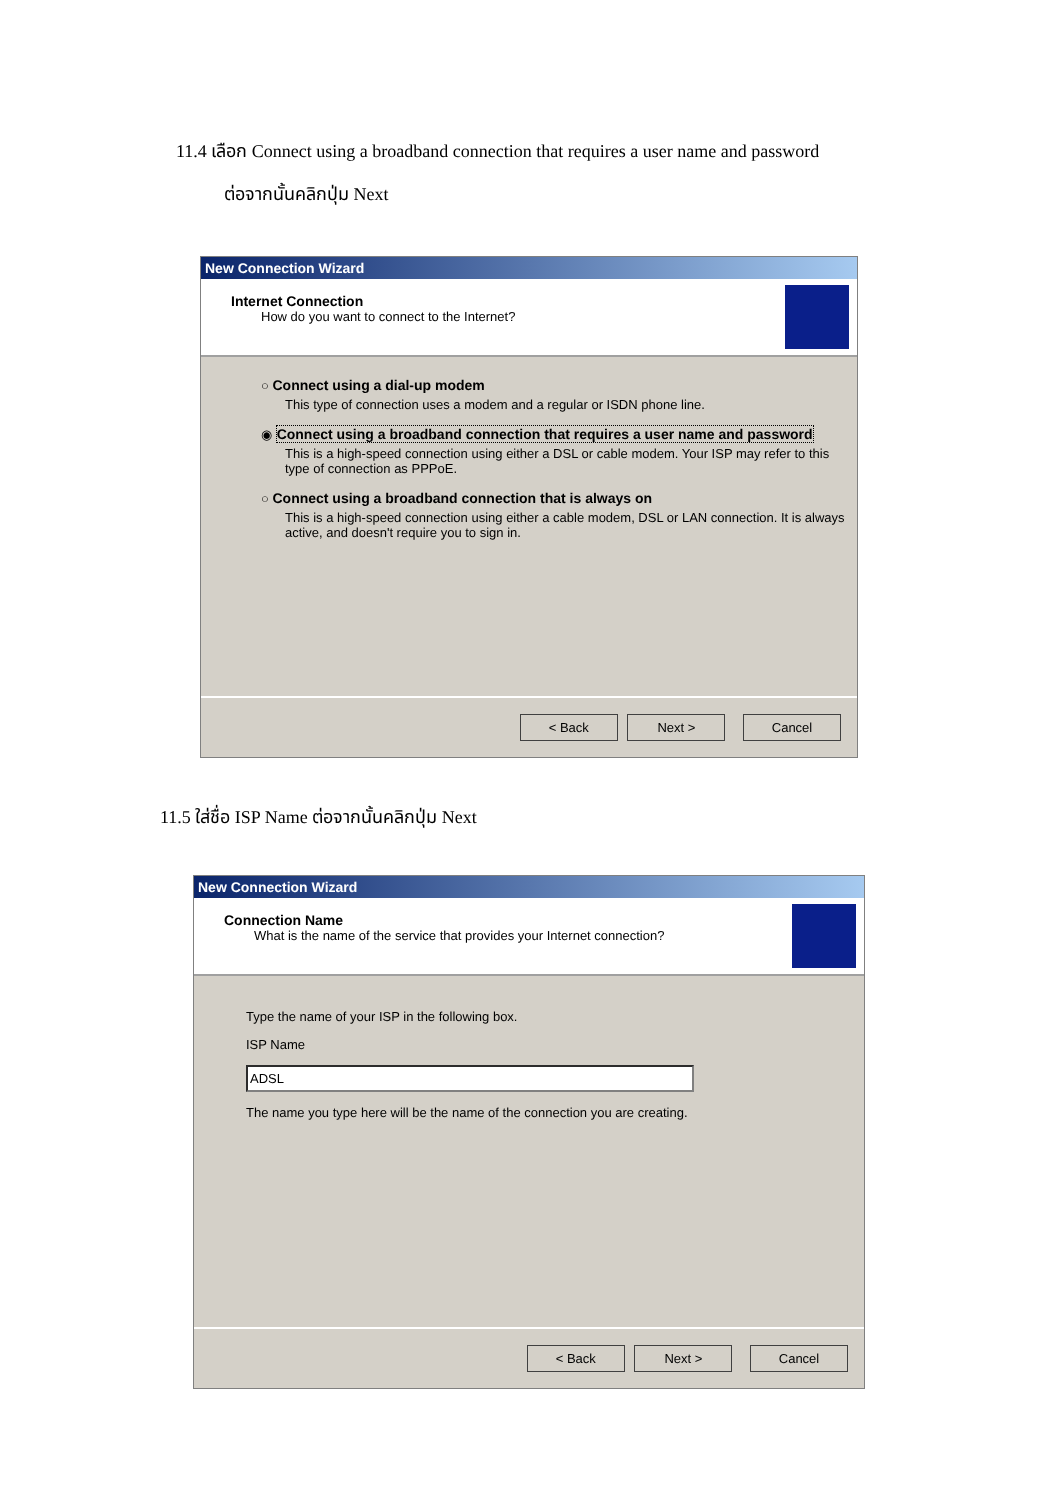11.4 เลือก Connect using a broadband connection that requires a user name and password
ต่อจากนั้นคลิกปุ่ม Next
New Connection Wizard
Internet Connection
How do you want to connect to the Internet?
○ Connect using a dial-up modem
This type of connection uses a modem and a regular or ISDN phone line.
◉ Connect using a broadband connection that requires a user name and password
This is a high-speed connection using either a DSL or cable modem. Your ISP may refer to this type of connection as PPPoE.
○ Connect using a broadband connection that is always on
This is a high-speed connection using either a cable modem, DSL or LAN connection. It is always active, and doesn't require you to sign in.
< Back Next > Cancel
11.5 ใส่ชื่อ ISP Name ต่อจากนั้นคลิกปุ่ม Next
New Connection Wizard
Connection Name
What is the name of the service that provides your Internet connection?
Type the name of your ISP in the following box.
ISP Name
ADSL
The name you type here will be the name of the connection you are creating.
< Back Next > Cancel